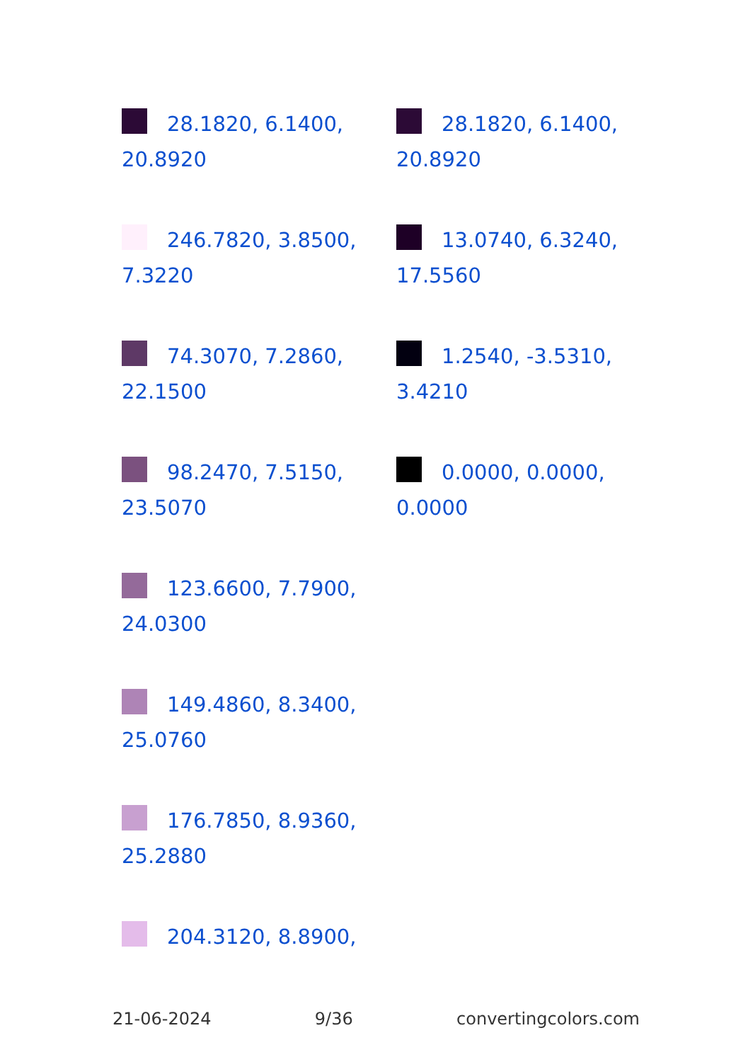28.1820, 6.1400,
20.8920
246.7820, 3.8500,
7.3220
74.3070, 7.2860,
22.1500
98.2470, 7.5150,
23.5070
123.6600, 7.7900,
24.0300
149.4860, 8.3400,
25.0760
176.7850, 8.9360,
25.2880
204.3120, 8.8900,
28.1820, 6.1400,
20.8920
13.0740, 6.3240,
17.5560
1.2540, -3.5310,
3.4210
0.0000, 0.0000,
0.0000
21-06-2024 9/36 convertingcolors.com